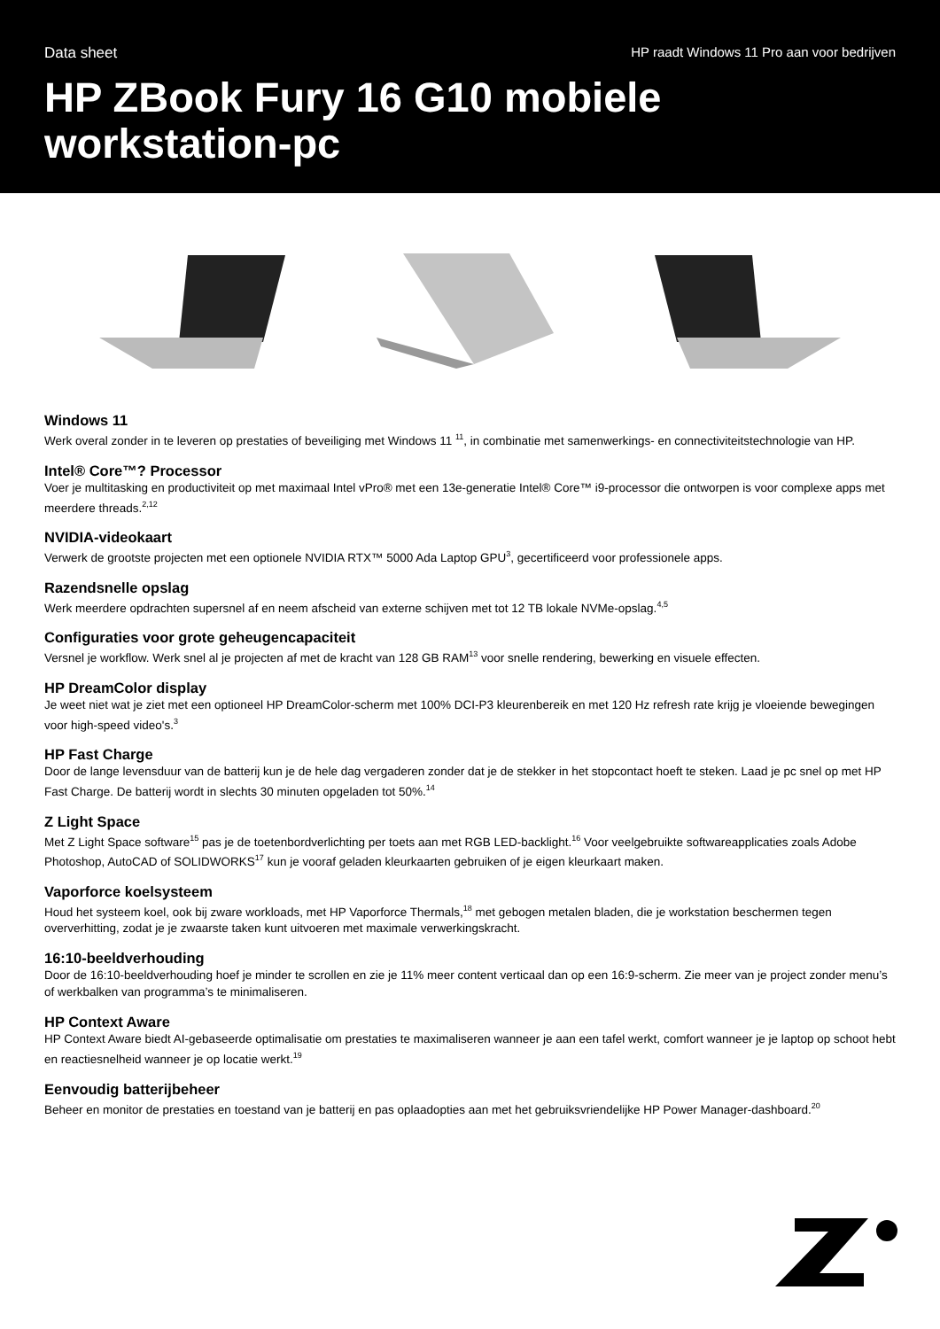Data sheet HP raadt Windows 11 Pro aan voor bedrijven
HP ZBook Fury 16 G10 mobiele workstation-pc
Windows 11
Werk overal zonder in te leveren op prestaties of beveiliging met Windows 11 <sup>11</sup>, in combinatie met samenwerkings- en connectiviteitstechnologie van HP.
Intel® Core™? Processor
Voer je multitasking en productiviteit op met maximaal Intel vPro® met een 13e-generatie Intel® Core™ i9-processor die ontworpen is voor complexe apps met meerdere threads.<sup>2,12</sup>
NVIDIA-videokaart
Verwerk de grootste projecten met een optionele NVIDIA RTX™ 5000 Ada Laptop GPU<sup>3</sup>, gecertificeerd voor professionele apps.
Razendsnelle opslag
Werk meerdere opdrachten supersnel af en neem afscheid van externe schijven met tot 12 TB lokale NVMe-opslag.<sup>4,5</sup>
Configuraties voor grote geheugencapaciteit
Versnel je workflow. Werk snel al je projecten af met de kracht van 128 GB RAM<sup>13</sup> voor snelle rendering, bewerking en visuele effecten.
HP DreamColor display
Je weet niet wat je ziet met een optioneel HP DreamColor-scherm met 100% DCI-P3 kleurenbereik en met 120 Hz refresh rate krijg je vloeiende bewegingen voor high-speed video's.<sup>3</sup>
HP Fast Charge
Door de lange levensduur van de batterij kun je de hele dag vergaderen zonder dat je de stekker in het stopcontact hoeft te steken. Laad je pc snel op met HP Fast Charge. De batterij wordt in slechts 30 minuten opgeladen tot 50%.<sup>14</sup>
Z Light Space
Met Z Light Space software<sup>15</sup> pas je de toetenbordverlichting per toets aan met RGB LED-backlight.<sup>16</sup> Voor veelgebruikte softwareapplicaties zoals Adobe Photoshop, AutoCAD of SOLIDWORKS<sup>17</sup> kun je vooraf geladen kleurkaarten gebruiken of je eigen kleurkaart maken.
Vaporforce koelsysteem
Houd het systeem koel, ook bij zware workloads, met HP Vaporforce Thermals,<sup>18</sup> met gebogen metalen bladen, die je workstation beschermen tegen oververhitting, zodat je je zwaarste taken kunt uitvoeren met maximale verwerkingskracht.
16:10-beeldverhouding
Door de 16:10-beeldverhouding hoef je minder te scrollen en zie je 11% meer content verticaal dan op een 16:9-scherm. Zie meer van je project zonder menu’s of werkbalken van programma’s te minimaliseren.
HP Context Aware
HP Context Aware biedt AI-gebaseerde optimalisatie om prestaties te maximaliseren wanneer je aan een tafel werkt, comfort wanneer je je laptop op schoot hebt en reactiesnelheid wanneer je op locatie werkt.<sup>19</sup>
Eenvoudig batterijbeheer
Beheer en monitor de prestaties en toestand van je batterij en pas oplaadopties aan met het gebruiksvriendelijke HP Power Manager-dashboard.<sup>20</sup>